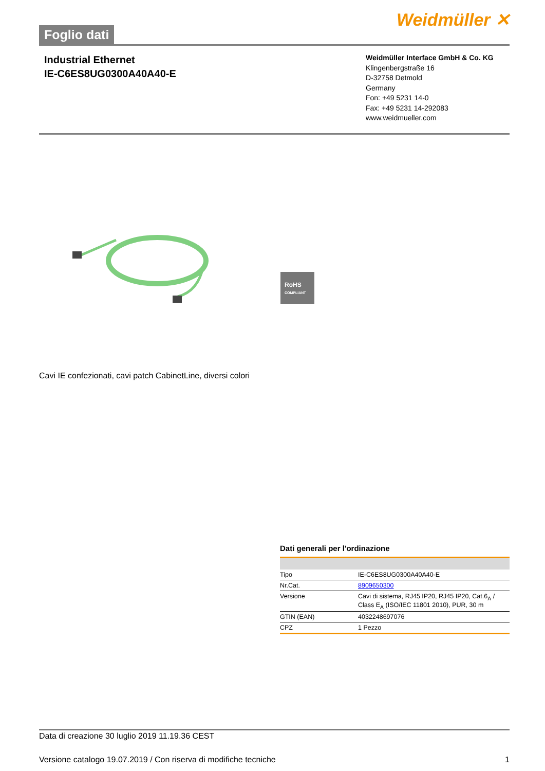Foglio dati
Weidmüller ✕
Industrial Ethernet
IE-C6ES8UG0300A40A40-E
Weidmüller Interface GmbH & Co. KG
Klingenbergstraße 16
D-32758 Detmold
Germany
Fon: +49 5231 14-0
Fax: +49 5231 14-292083
www.weidmueller.com
RoHS
COMPLIANT
Cavi IE confezionati, cavi patch CabinetLine, diversi colori
Dati generali per l'ordinazione
| Tipo | IE-C6ES8UG0300A40A40-E |
| Nr.Cat. | 8909650300 |
| Versione | Cavi di sistema, RJ45 IP20, RJ45 IP20, Cat.6<sub>A</sub> / Class E<sub>A</sub> (ISO/IEC 11801 2010), PUR, 30 m |
| GTIN (EAN) | 4032248697076 |
| CPZ | 1 Pezzo |
Data di creazione 30 luglio 2019 11.19.36 CEST
Versione catalogo 19.07.2019 / Con riserva di modifiche tecniche 1